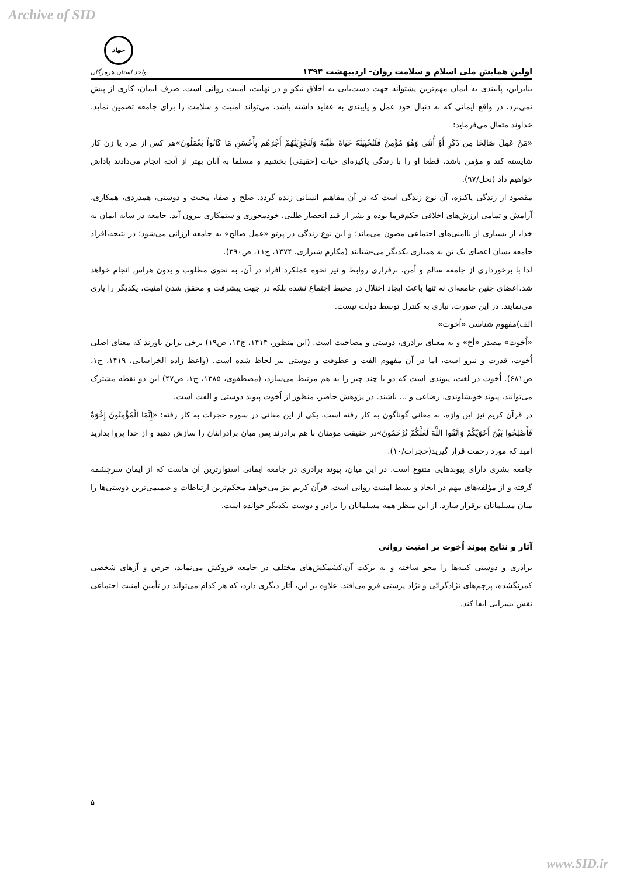Archive of SID
اولین همایش ملی اسلام و سلامت روان- اردیبهشت ۱۳۹۴
جهاد
واحد استان هرمزگان
بنابراین، پایبندی به ایمان مهم‌ترین پشتوانه جهت دست‌یابی به اخلاق نیکو و در نهایت، امنیت روانی است. صرف ایمان، کاری از پیش نمی‌برد، در واقع ایمانی که به دنبال خود عمل و پایبندی به عقاید داشته باشد، می‌تواند امنیت و سلامت را برای جامعه تضمین نماید. خداوند متعال می‌فرماید:
«مَنْ عَمِلَ صَالِحًا مِن ذَكَرٍ أَوْ أُنثَى وَهُوَ مُؤْمِنٌ فَلَنُحْيِيَنَّهُ حَيَاةً طَيِّبَةً وَلَنَجْزِيَنَّهُمْ أَجْرَهُم بِأَحْسَنِ مَا كَانُواْ يَعْمَلُونَ»هر کس از مرد یا زن کار شایسته کند و مؤمن باشد، قطعا او را با زندگی پاکیزه‌ای حیات [حقیقی] بخشیم و مسلما به آنان بهتر از آنچه انجام می‌دادند پاداش خواهیم داد (نحل/۹۷).
مقصود از زندگی پاکیزه، آن نوع زندگی است که در آن مفاهیم انسانی زنده گردد. صلح و صفا، محبت و دوستی، همدردی، همکاری، آرامش و تمامی ارزش‌های اخلاقی حکم‌فرما بوده و بشر از قید انحصار طلبی، خودمحوری و ستمکاری بیرون آید. جامعه در سایه ایمان به خدا، از بسیاری از ناامنی‌های اجتماعی مصون می‌ماند؛ و این نوع زندگی در پرتو «عمل صالح» به جامعه ارزانی می‌شود؛ در نتیجه،افراد جامعه بسان اعضای یک تن به همیاری یکدیگر می-شتابند (مکارم شیرازی، ۱۳۷۴، ج۱۱، ص۳۹۰).
لذا با برخورداری از جامعه سالم و أمن، برقراری روابط و نیز نحوه عملکرد افراد در آن، به نحوی مطلوب و بدون هراس انجام خواهد شد.اعضای چنین جامعه‌ای نه تنها باعث ایجاد اختلال در محیط اجتماع نشده بلکه در جهت پیشرفت و محقق شدن امنیت، یکدیگر را یاری می‌نمایند. در این صورت، نیازی به کنترل توسط دولت نیست.
الف)مفهوم شناسی «اُخوت»
«اُخوت» مصدر «أخ» و به معنای برادری، دوستی و مصاحبت است. (ابن منظور، ۱۴۱۴، ج۱۴، ص۱۹) برخی براین باورند که معنای اصلی اُخوت، قدرت و نیرو است، اما در آن مفهوم الفت و عطوفت و دوستی نیز لحاظ شده است. (واعظ زاده الخراسانی، ۱۴۱۹، ج۱، ص۶۸۱). اُخوت در لغت، پیوندی است که دو یا چند چیز را به هم مرتبط می‌سازد، (مصطفوی، ۱۳۸۵، ج۱، ص۴۷) این دو نقطه مشترک می‌توانند، پیوند خویشاوندی، رضاعی و ... باشند. در پژوهش حاضر، منظور از اُخوت پیوند دوستی و الفت است.
در قرآن کریم نیز این واژه، به معانی گوناگون به کار رفته است. یکی از این معانی در سوره حجرات به کار رفته: «إِنَّمَا الْمُؤْمِنُونَ إِخْوَةٌ فَأَصْلِحُوا بَيْنَ أَخَوَيْكُمْ وَاتَّقُوا اللَّهَ لَعَلَّكُمْ تُرْحَمُونَ»در حقیقت مؤمنان با هم برادرند پس میان برادرانتان را سازش دهید و از خدا پروا بدارید امید که مورد رحمت قرار گیرید(حجرات/۱۰).
جامعه بشری دارای پیوندهایی متنوع است. در این میان، پیوند برادری در جامعه ایمانی استوارترین آن هاست که از ایمان سرچشمه گرفته و از مؤلفه‌های مهم در ایجاد و بسط امنیت روانی است. قرآن کریم نیز می‌خواهد محکم‌ترین ارتباطات و صمیمی‌ترین دوستی‌ها را میان مسلمانان برقرار سازد. از این منظر همه مسلمانان را برادر و دوست یکدیگر خوانده است.
آثار و نتایج پیوند اُخوت بر امنیت روانی
برادری و دوستی کینه‌ها را محو ساخته و به برکت آن،کشمکش‌های مختلف در جامعه فروکش می‌نماید، حرص و آزهای شخصی کمرنگشده، پرچم‌های نژادگرائی و نژاد پرستی فرو می‌افتد. علاوه بر این، آثار دیگری دارد، که هر کدام می‌تواند در تأمین امنیت اجتماعی نقش بسزایی ایفا کند.
۵
www.SID.ir